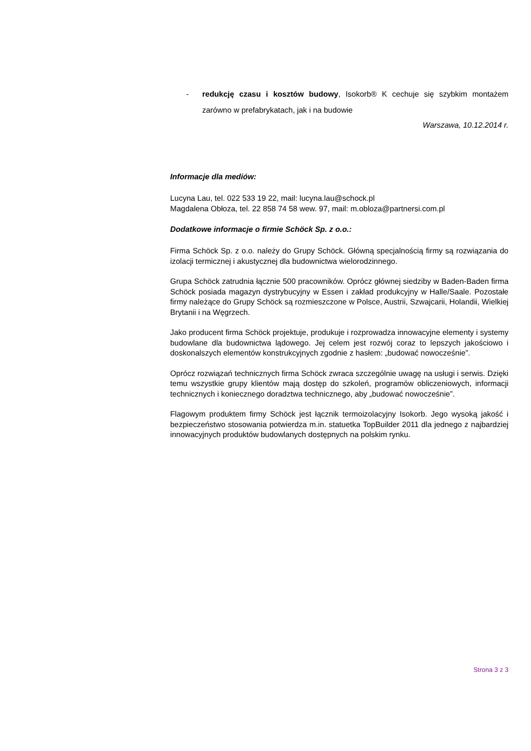- redukcję czasu i kosztów budowy, Isokorb® K cechuje się szybkim montażem zarówno w prefabrykatach, jak i na budowie
Warszawa, 10.12.2014 r.
Informacje dla mediów:
Lucyna Lau, tel. 022 533 19 22, mail: lucyna.lau@schock.pl
Magdalena Obłoza, tel. 22 858 74 58 wew. 97, mail: m.obloza@partnersi.com.pl
Dodatkowe informacje o firmie Schöck Sp. z o.o.:
Firma Schöck Sp. z o.o. należy do Grupy Schöck. Główną specjalnością firmy są rozwiązania do izolacji termicznej i akustycznej dla budownictwa wielorodzinnego.
Grupa Schöck zatrudnia łącznie 500 pracowników. Oprócz głównej siedziby w Baden-Baden firma Schöck posiada magazyn dystrybucyjny w Essen i zakład produkcyjny w Halle/Saale. Pozostałe firmy należące do Grupy Schöck są rozmieszczone w Polsce, Austrii, Szwajcarii, Holandii, Wielkiej Brytanii i na Węgrzech.
Jako producent firma Schöck projektuje, produkuje i rozprowadza innowacyjne elementy i systemy budowlane dla budownictwa lądowego. Jej celem jest rozwój coraz to lepszych jakościowo i doskonalszych elementów konstrukcyjnych zgodnie z hasłem: „budować nowocześnie”.
Oprócz rozwiązań technicznych firma Schöck zwraca szczególnie uwagę na usługi i serwis. Dzięki temu wszystkie grupy klientów mają dostęp do szkoleń, programów obliczeniowych, informacji technicznych i koniecznego doradztwa technicznego, aby „budować nowocześnie”.
Flagowym produktem firmy Schöck jest łącznik termoizolacyjny Isokorb. Jego wysoką jakość i bezpieczeństwo stosowania potwierdza m.in. statuetka TopBuilder 2011 dla jednego z najbardziej innowacyjnych produktów budowlanych dostępnych na polskim rynku.
Strona 3 z 3